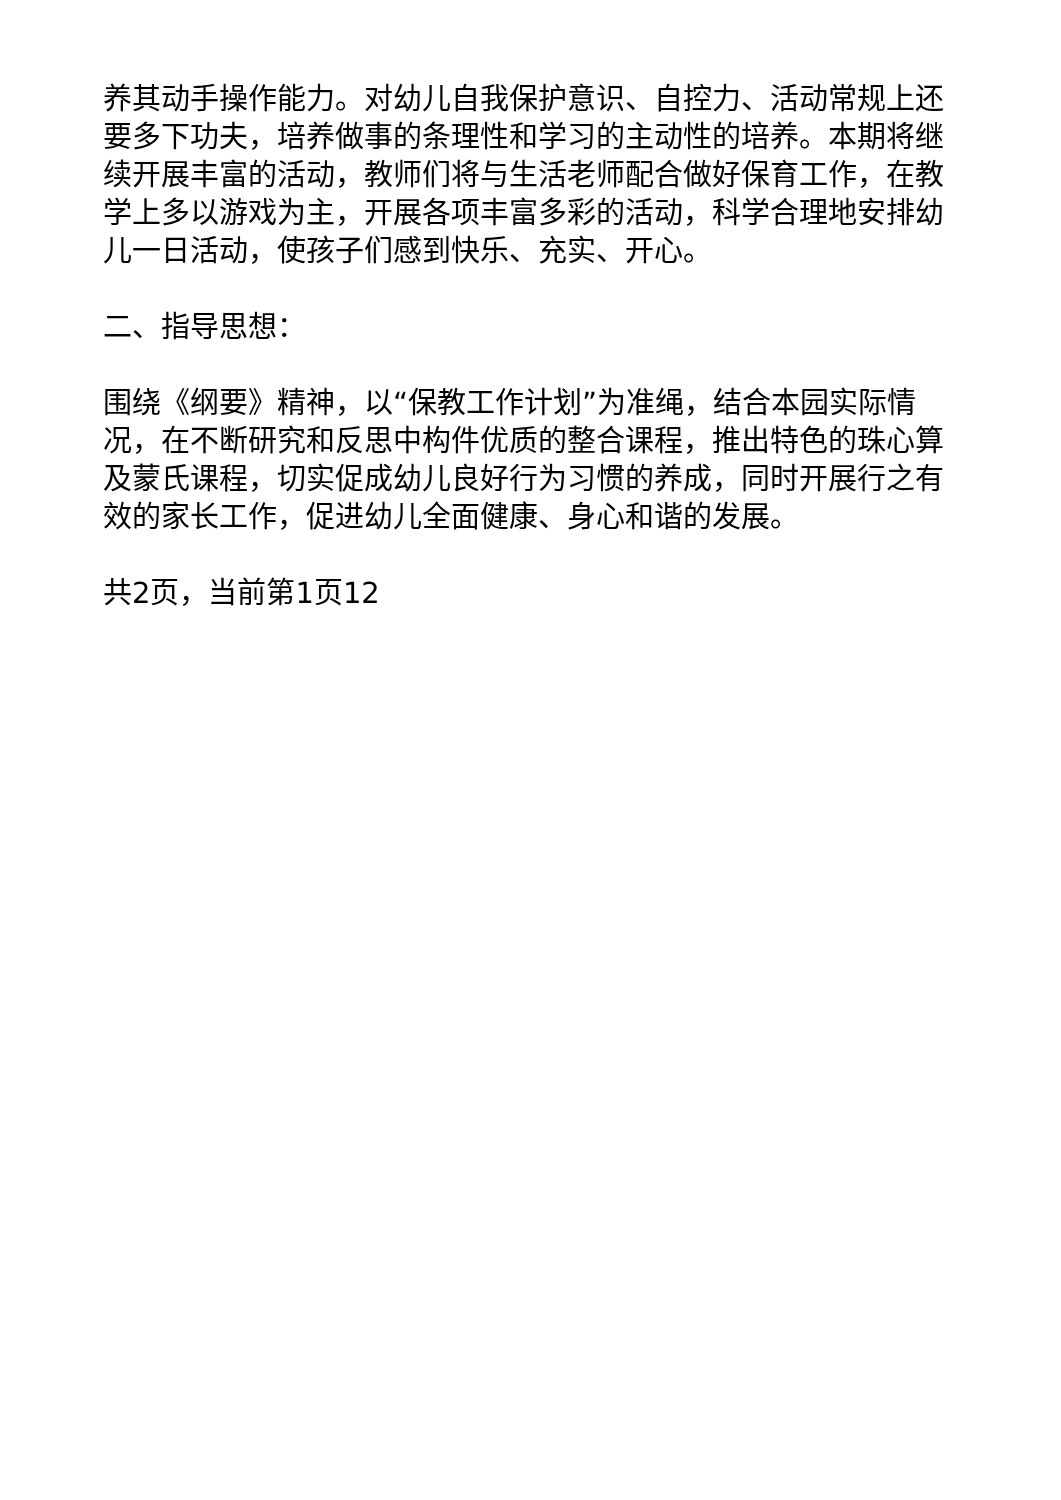养其动手操作能力。对幼儿自我保护意识、自控力、活动常规上还要多下功夫，培养做事的条理性和学习的主动性的培养。本期将继续开展丰富的活动，教师们将与生活老师配合做好保育工作，在教学上多以游戏为主，开展各项丰富多彩的活动，科学合理地安排幼儿一日活动，使孩子们感到快乐、充实、开心。
二、指导思想：
围绕《纲要》精神，以“保教工作计划”为准绳，结合本园实际情况，在不断研究和反思中构件优质的整合课程，推出特色的珠心算及蒙氏课程，切实促成幼儿良好行为习惯的养成，同时开展行之有效的家长工作，促进幼儿全面健康、身心和谐的发展。
共2页，当前第1页12